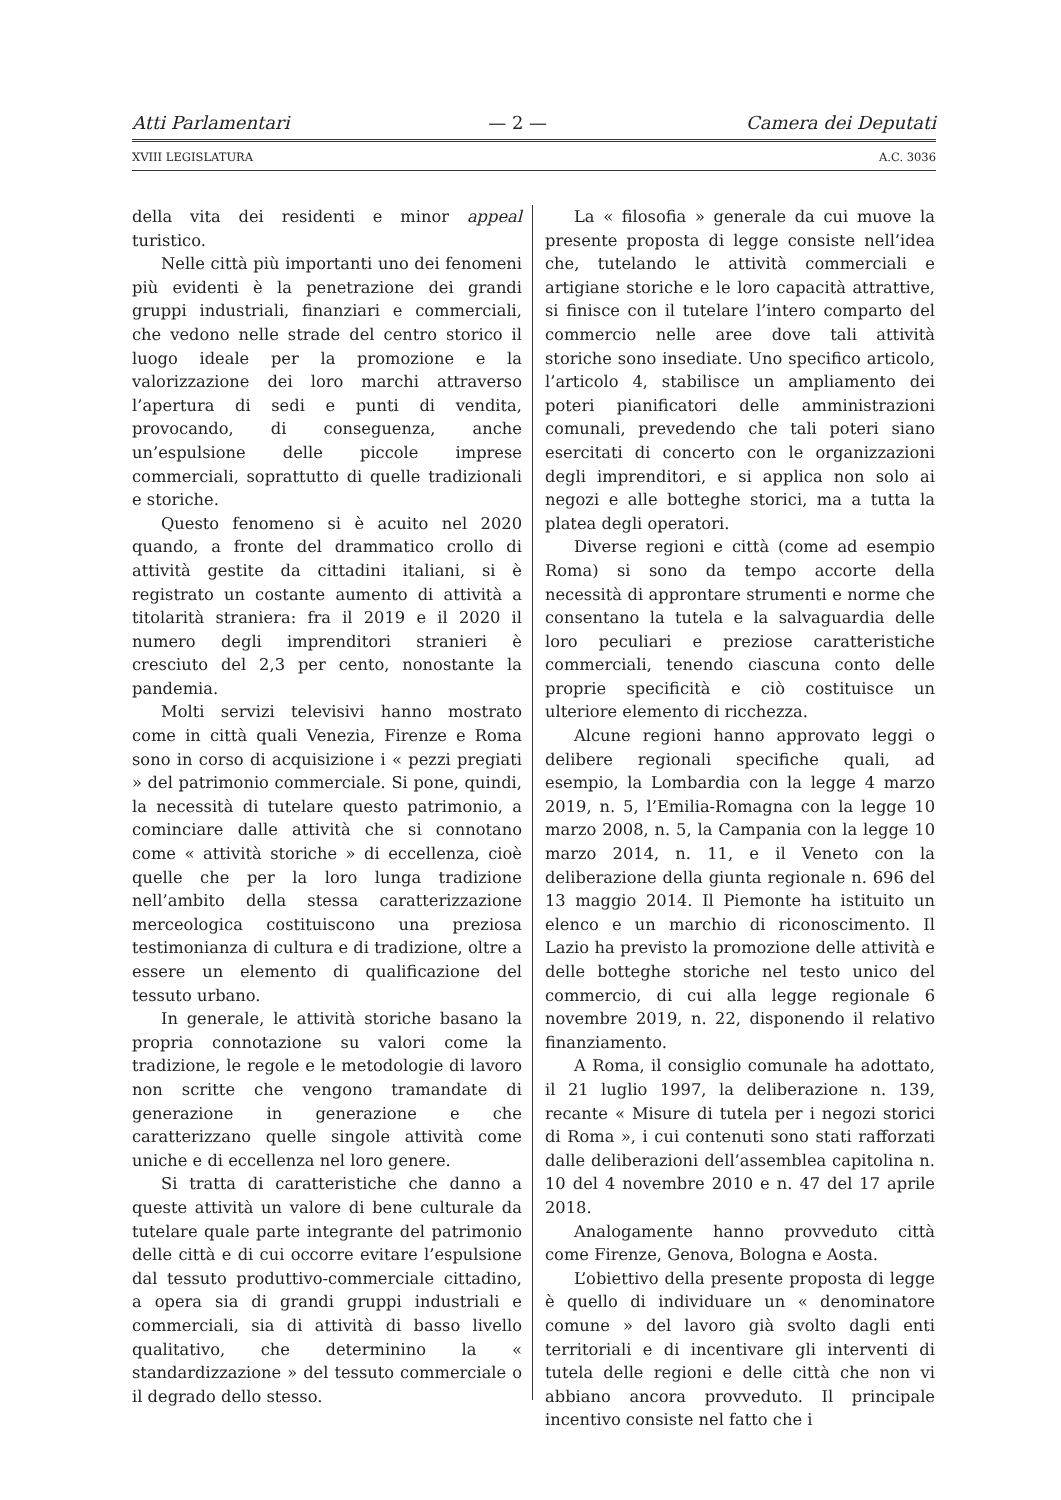Atti Parlamentari — 2 — Camera dei Deputati
XVIII LEGISLATURA A.C. 3036
della vita dei residenti e minor appeal turistico.
Nelle città più importanti uno dei fenomeni più evidenti è la penetrazione dei grandi gruppi industriali, finanziari e commerciali, che vedono nelle strade del centro storico il luogo ideale per la promozione e la valorizzazione dei loro marchi attraverso l’apertura di sedi e punti di vendita, provocando, di conseguenza, anche un’espulsione delle piccole imprese commerciali, soprattutto di quelle tradizionali e storiche.
Questo fenomeno si è acuito nel 2020 quando, a fronte del drammatico crollo di attività gestite da cittadini italiani, si è registrato un costante aumento di attività a titolarità straniera: fra il 2019 e il 2020 il numero degli imprenditori stranieri è cresciuto del 2,3 per cento, nonostante la pandemia.
Molti servizi televisivi hanno mostrato come in città quali Venezia, Firenze e Roma sono in corso di acquisizione i « pezzi pregiati » del patrimonio commerciale. Si pone, quindi, la necessità di tutelare questo patrimonio, a cominciare dalle attività che si connotano come « attività storiche » di eccellenza, cioè quelle che per la loro lunga tradizione nell’ambito della stessa caratterizzazione merceologica costituiscono una preziosa testimonianza di cultura e di tradizione, oltre a essere un elemento di qualificazione del tessuto urbano.
In generale, le attività storiche basano la propria connotazione su valori come la tradizione, le regole e le metodologie di lavoro non scritte che vengono tramandate di generazione in generazione e che caratterizzano quelle singole attività come uniche e di eccellenza nel loro genere.
Si tratta di caratteristiche che danno a queste attività un valore di bene culturale da tutelare quale parte integrante del patrimonio delle città e di cui occorre evitare l’espulsione dal tessuto produttivo-commerciale cittadino, a opera sia di grandi gruppi industriali e commerciali, sia di attività di basso livello qualitativo, che determinino la « standardizzazione » del tessuto commerciale o il degrado dello stesso.
La « filosofia » generale da cui muove la presente proposta di legge consiste nell’idea che, tutelando le attività commerciali e artigiane storiche e le loro capacità attrattive, si finisce con il tutelare l’intero comparto del commercio nelle aree dove tali attività storiche sono insediate. Uno specifico articolo, l’articolo 4, stabilisce un ampliamento dei poteri pianificatori delle amministrazioni comunali, prevedendo che tali poteri siano esercitati di concerto con le organizzazioni degli imprenditori, e si applica non solo ai negozi e alle botteghe storici, ma a tutta la platea degli operatori.
Diverse regioni e città (come ad esempio Roma) si sono da tempo accorte della necessità di approntare strumenti e norme che consentano la tutela e la salvaguardia delle loro peculiari e preziose caratteristiche commerciali, tenendo ciascuna conto delle proprie specificità e ciò costituisce un ulteriore elemento di ricchezza.
Alcune regioni hanno approvato leggi o delibere regionali specifiche quali, ad esempio, la Lombardia con la legge 4 marzo 2019, n. 5, l’Emilia-Romagna con la legge 10 marzo 2008, n. 5, la Campania con la legge 10 marzo 2014, n. 11, e il Veneto con la deliberazione della giunta regionale n. 696 del 13 maggio 2014. Il Piemonte ha istituito un elenco e un marchio di riconoscimento. Il Lazio ha previsto la promozione delle attività e delle botteghe storiche nel testo unico del commercio, di cui alla legge regionale 6 novembre 2019, n. 22, disponendo il relativo finanziamento.
A Roma, il consiglio comunale ha adottato, il 21 luglio 1997, la deliberazione n. 139, recante « Misure di tutela per i negozi storici di Roma », i cui contenuti sono stati rafforzati dalle deliberazioni dell’assemblea capitolina n. 10 del 4 novembre 2010 e n. 47 del 17 aprile 2018.
Analogamente hanno provveduto città come Firenze, Genova, Bologna e Aosta.
L’obiettivo della presente proposta di legge è quello di individuare un « denominatore comune » del lavoro già svolto dagli enti territoriali e di incentivare gli interventi di tutela delle regioni e delle città che non vi abbiano ancora provveduto. Il principale incentivo consiste nel fatto che i